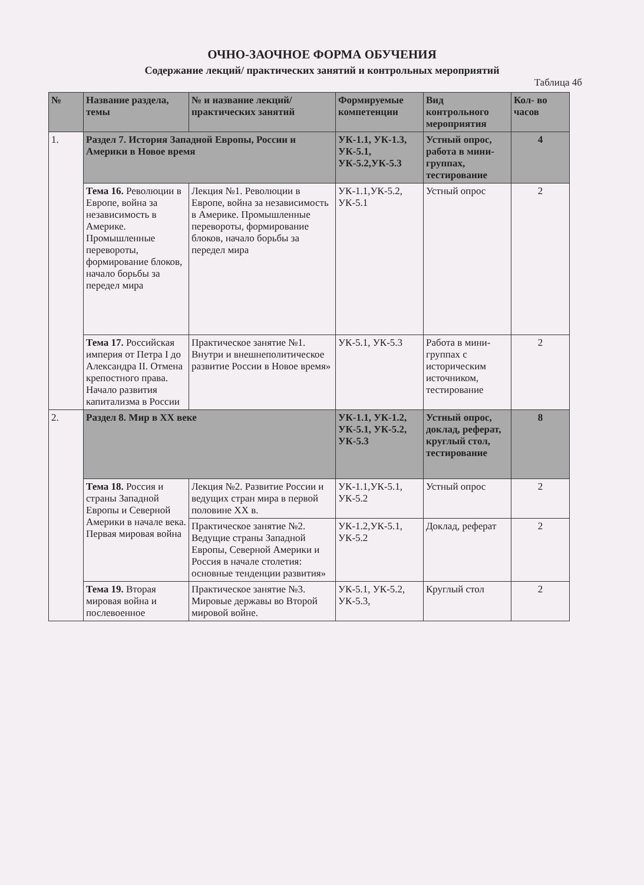ОЧНО-ЗАОЧНОЕ ФОРМА ОБУЧЕНИЯ
Содержание лекций/ практических занятий и контрольных мероприятий
Таблица 4б
| № | Название раздела, темы | № и название лекций/ практических занятий | Формируемые компетенции | Вид контрольного мероприятия | Кол- во часов |
| --- | --- | --- | --- | --- | --- |
| 1. | Раздел 7. История Западной Европы, России и Америки в Новое время | | УК-1.1, УК-1.3, УК-5.1, УК-5.2,УК-5.3 | Устный опрос, работа в мини-группах, тестирование | 4 |
| | Тема 16. Революции в Европе, война за независимость в Америке. Промышленные перевороты, формирование блоков, начало борьбы за передел мира | Лекция №1. Революции в Европе, война за независимость в Америке. Промышленные перевороты, формирование блоков, начало борьбы за передел мира | УК-1.1,УК-5.2, УК-5.1 | Устный опрос | 2 |
| | Тема 17. Российская империя от Петра I до Александра II. Отмена крепостного права. Начало развития капитализма в России | Практическое занятие №1. Внутри и внешнеполитическое развитие России в Новое время» | УК-5.1, УК-5.3 | Работа в мини-группах с историческим источником, тестирование | 2 |
| 2. | Раздел 8. Мир в XX веке | | УК-1.1, УК-1.2, УК-5.1, УК-5.2, УК-5.3 | Устный опрос, доклад, реферат, круглый стол, тестирование | 8 |
| | Тема 18. Россия и страны Западной Европы и Северной Америки в начале века. Первая мировая война | Лекция №2. Развитие России и ведущих стран мира в первой половине XX в. | УК-1.1,УК-5.1, УК-5.2 | Устный опрос | 2 |
| | | Практическое занятие №2. Ведущие страны Западной Европы, Северной Америки и Россия в начале столетия: основные тенденции развития» | УК-1.2,УК-5.1, УК-5.2 | Доклад, реферат | 2 |
| | Тема 19. Вторая мировая война и послевоенное | Практическое занятие №3. Мировые державы во Второй мировой войне. | УК-5.1, УК-5.2, УК-5.3, | Круглый стол | 2 |